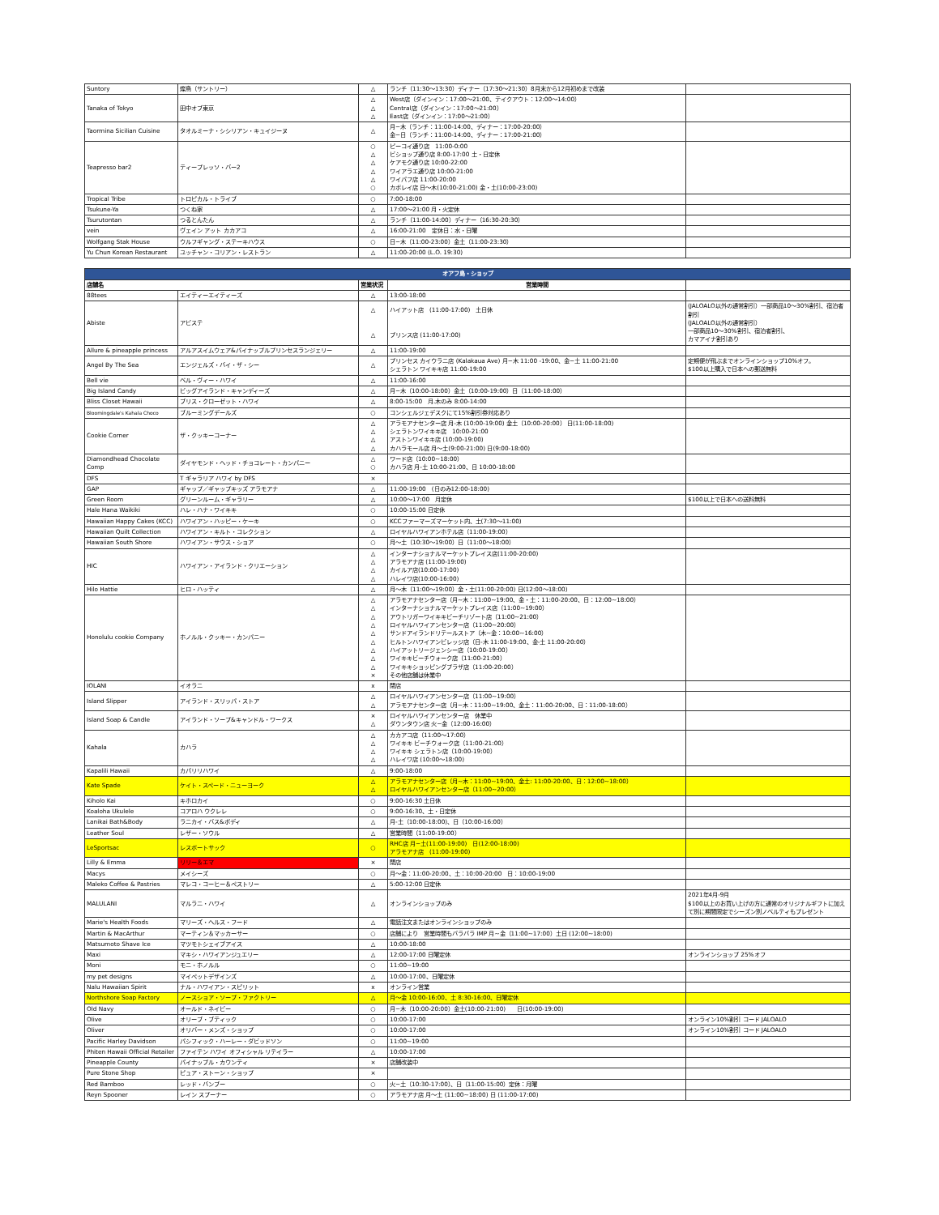| Suntory | 燦鳥（サントリー） | △ | ランチ（11:30～13:30）ディナー（17:30～21:30）8月末から12月初めまで改装 | |
| Tanaka of Tokyo | 田中オブ東京 | △ △ △ | West店（ダインイン：17:00～21:00、テイクアウト：12:00～14:00） Central店（ダインイン：17:00～21:00） East店（ダインイン：17:00～21:00） | |
| Taormina Sicilian Cuisine | タオルミーナ・シシリアン・キュイジーヌ | △ | 月−木（ランチ：11:00-14:00、ディナー：17:00-20:00） 金−日（ランチ：11:00-14:00、ディナー：17:00-21:00） | |
| Teapresso bar2 | ティープレッソ・バー2 | ○ △ △ △ △ ○ | ピーコイ通り店 11:00-0:00 ビショップ通り店 8:00-17:00 土・日定休 ケアモク通り店 10:00-22:00 ワイアラエ通り店 10:00-21:00 ワイパフ店 11:00-20:00 カポレイ店 日～木(10:00-21:00) 金・土(10:00-23:00) | |
| Tropical Tribe | トロピカル・トライブ | ○ | 7:00-18:00 | |
| Tsukune-Ya | つくね家 | △ | 17:00～21:00 月・火定休 | |
| Tsurutontan | つるとんたん | △ | ランチ（11:00-14:00）ディナー（16:30-20:30） | |
| vein | ヴェイン アット カカアコ | △ | 16:00-21:00 定休日：水・日曜 | |
| Wolfgang Stak House | ウルフギャング・ステーキハウス | ○ | 日−木（11:00-23:00）金土（11:00-23:30） | |
| Yu Chun Korean Restaurant | ユッチャン・コリアン・レストラン | △ | 11:00-20:00 (L.O. 19:30) | |
| オアフ島・ショップ | | | | |
| --- | --- | --- | --- | --- |
| 店舗名 | | 営業状況 | 営業時間 | |
| 88tees | エイティーエイティーズ | △ | 13:00-18:00 | |
| Abiste | アビステ | △ △ | ハイアット店 (11:00-17:00) 土日休 プリンス店 (11:00-17:00) | (JALOALO以外の通常割引）一部商品10～30%割引、宿泊者割引 (JALOALO以外の通常割引） 一部商品10～30%割引、宿泊者割引、 カマアイナ割引あり |
| Allure & pineapple princess | アルアスイムウェア&パイナップルプリンセスランジェリー | △ | 11:00-19:00 | |
| Angel By The Sea | エンジェルズ・バイ・ザ・シー | △ | プリンセス カイウラニ店 (Kalakaua Ave) 月−木 11:00 -19:00、金−土 11:00-21:00 シェラトン ワイキキ店 11:00-19:00 | 定期便が飛ぶまでオンラインショップ10%オフ。 $100以上購入で日本への郵送無料 |
| Bell vie | ベル・ヴィー・ハワイ | △ | 11:00-16:00 | |
| Big Island Candy | ビッグアイランド・キャンディーズ | △ | 月−木（10:00-18:00）金土（10:00-19:00）日（11:00-18:00） | |
| Bliss Closet Hawaii | ブリス・クローゼット・ハワイ | △ | 8:00-15:00 月.木のみ 8:00-14:00 | |
| Bloomingdale's Kahala Choco | ブルーミングデールズ | ○ | コンシェルジェデスクにて15%割引券対応あり | |
| Cookie Corner | ザ・クッキーコーナー | △ △ △ △ | アラモアナセンター店 月-木 (10:00-19:00) 金土（10:00-20:00） 日(11:00-18:00) シェラトンワイキキ店 10:00-21:00 アストンワイキキ店 (10:00-19:00) カハラモール店 月～土(9:00-21:00) 日(9:00-18:00) | |
| Diamondhead Chocolate Comp | ダイヤモンド・ヘッド・チョコレート・カンパニー | △ ○ | ワード店（10:00~18:00） カハラ店 月-土 10:00-21:00、日 10:00-18:00 | |
| DFS | T ギャラリア ハワイ by DFS | × | | |
| GAP | ギャップ／ギャップキッズ アラモアナ | △ | 11:00-19:00 (日のみ12:00-18:00) | |
| Green Room | グリーンルーム・ギャラリー | △ | 10:00～17:00 月定休 | $100以上で日本への送料無料 |
| Hale Hana Waikiki | ハレ・ハナ・ワイキキ | ○ | 10:00-15:00 日定休 | |
| Hawaiian Happy Cakes (KCC) | ハワイアン・ハッピー・ケーキ | ○ | KCCファーマーズマーケット内、土(7:30～11:00) | |
| Hawaiian Quilt Collection | ハワイアン・キルト・コレクション | △ | ロイヤルハワイアンホテル店（11:00-19:00） | |
| Hawaiian South Shore | ハワイアン・サウス・ショア | ○ | 月～土（10:30～19:00）日（11:00～18:00） | |
| HIC | ハワイアン・アイランド・クリエーション | △ △ △ △ | インターナショナルマーケットプレイス店(11:00-20:00) アラモアナ店 (11:00-19:00) カイルア店(10:00-17:00) ハレイワ店(10:00-16:00) | |
| Hilo Hattie | ヒロ・ハッティ | △ | 月～木（11:00～19:00）金・土(11:00-20:00) 日(12:00～18:00) | |
| Honolulu cookie Company | ホノルル・クッキー・カンパニー | △ △ △ △ △ △ △ △ △ × | アラモアナセンター店（月~木：11:00~19:00、金・土：11:00-20:00、日：12:00~18:00） インターナショナルマーケットプレイス店（11:00~19:00） アウトリガーワイキキビーチリゾート店（11:00~21:00） ロイヤルハワイアンセンター店（11:00~20:00） サンドアイランドリテールストア（木~金：10:00~16:00） ヒルトンハワイアンビレッジ店（日-木 11:00-19:00、金-土 11:00-20:00） ハイアットリージェンシー店（10:00-19:00） ワイキキビーチウォーク店（11:00-21:00） ワイキキショッピングプラザ店（11:00-20:00） その他店舗は休業中 | |
| IOLANI | イオラニ | x | 閉店 | |
| Island Slipper | アイランド・スリッパ・ストア | △ △ | ロイヤルハワイアンセンター店（11:00~19:00） アラモアナセンター店（月−木：11:00~19:00、金土：11:00-20:00、日：11:00-18:00） | |
| Island Soap & Candle | アイランド・ソープ&キャンドル・ワークス | × △ | ロイヤルハワイアンセンター店 休業中 ダウンタウン店 火−金（12:00-16:00） | |
| Kahala | カハラ | △ △ △ △ | カカアコ店（11:00～17:00） ワイキキ ビーチウォーク店（11:00-21:00） ワイキキ シェラトン店（10:00-19:00） ハレイワ店 (10:00～18:00) | |
| Kapalili Hawaii | カパリリハワイ | △ | 9:00-18:00 | |
| Kate Spade | ケイト・スペード・ニューヨーク | △ △ | アラモアナセンター店（月~木：11:00~19:00、金土: 11:00-20:00、日：12:00~18:00） ロイヤルハワイアンセンター店（11:00~20:00） | |
| Kiholo Kai | キホロカイ | ○ | 9:00-16:30 土日休 | |
| Koaloha Ukulele | コアロハ ウクレレ | ○ | 9:00-16:30、土・日定休 | |
| Lanikai Bath&Body | ラニカイ・バス&ボディ | △ | 月-土（10:00-18:00)、日（10:00-16:00） | |
| Leather Soul | レザー・ソウル | △ | 営業時間（11:00-19:00） | |
| LeSportsac | レスポートサック | ○ | RHC店 月−土(11:00-19:00) 日(12:00-18:00) アラモアナ店 (11:00-19:00) | |
| Lilly & Emma | リリー＆エマ | × | 閉店 | |
| Macys | メイシーズ | ○ | 月～金：11:00-20:00、土：10:00-20:00 日：10:00-19:00 | |
| Maleko Coffee & Pastries | マレコ・コーヒー＆ペストリー | △ | 5:00-12:00 日定休 | |
| MALULANI | マルラニ・ハワイ | △ | オンラインショップのみ | 2021年4月-9月 $100以上のお買い上げの方に通常のオリジナルギフトに加えて別に期間限定でシーズン別ノベルティもプレゼント |
| Marie's Health Foods | マリーズ・ヘルス・フード | △ | 電話注文またはオンラインショップのみ | |
| Martin & MacArthur | マーティン＆マッカーサー | ○ | 店舗により 営業時間もバラバラ IMP 月~金（11:00~17:00）土日 (12:00~18:00) | |
| Matsumoto Shave Ice | マツモトシェイブアイス | △ | 10:00-18:00 | |
| Maxi | マキシ・ハワイアンジュエリー | △ | 12:00-17:00 日曜定休 | オンラインショップ 25%オフ |
| Moni | モニ・ホノルル | ○ | 11:00~19:00 | |
| my pet designs | マイペットデザインズ | △ | 10:00-17:00、日曜定休 | |
| Nalu Hawaiian Spirit | ナル・ハワイアン・スピリット | x | オンライン営業 | |
| Northshore Soap Factory | ノースショア・ソープ・ファクトリー | △ | 月～金 10:00-16:00、土 8:30-16:00、日曜定休 | |
| Old Navy | オールド・ネイビー | ○ | 月−木（10:00-20:00）金土(10:00-21:00) 日(10:00-19:00) | |
| Olive | オリーブ・ブティック | ○ | 10:00-17:00 | オンライン10%割引 コード JALOALO |
| Oliver | オリバー・メンズ・ショップ | ○ | 10:00-17:00 | オンライン10%割引 コード JALOALO |
| Pacific Harley Davidson | パシフィック・ハーレー・ダビッドソン | ○ | 11:00~19:00 | |
| Phiten Hawaii Official Retailer | ファイテン ハワイ オフィシャル リテイラー | △ | 10:00-17:00 | |
| Pineapple County | パイナップル・カウンティ | × | 店舗改装中 | |
| Pure Stone Shop | ピュア・ストーン・ショップ | × | | |
| Red Bamboo | レッド・バンブー | ○ | 火−土（10:30-17:00）、日（11:00-15:00）定休：月曜 | |
| Reyn Spooner | レイン スプーナー | ○ | アラモアナ店 月～土 (11:00~18:00) 日 (11:00-17:00) | |